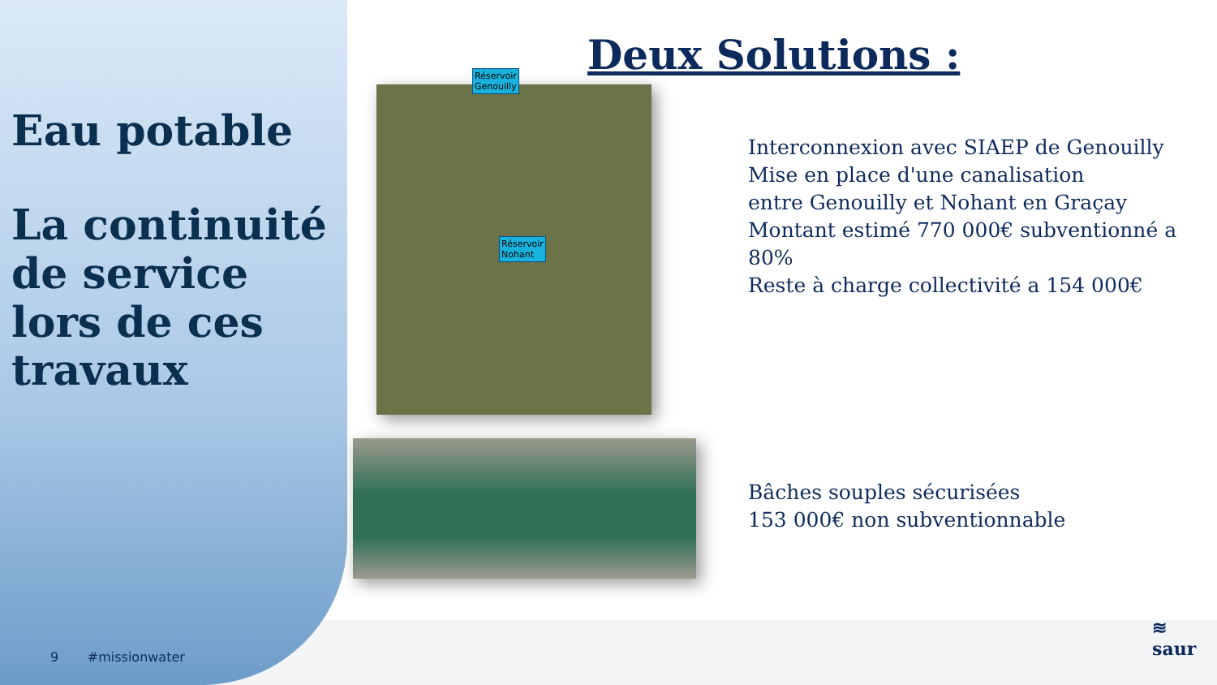Eau potable
La continuité de service lors de ces travaux
9 #missionwater
Deux Solutions :
Réservoir
Genouilly
Réservoir
Nohant
Interconnexion avec SIAEP de Genouilly
Mise en place d'une canalisation
entre Genouilly et Nohant en Graçay
Montant estimé 770 000€ subventionné a 80%
Reste à charge collectivité a 154 000€
Bâches souples sécurisées
153 000€ non subventionnable
≋
saur